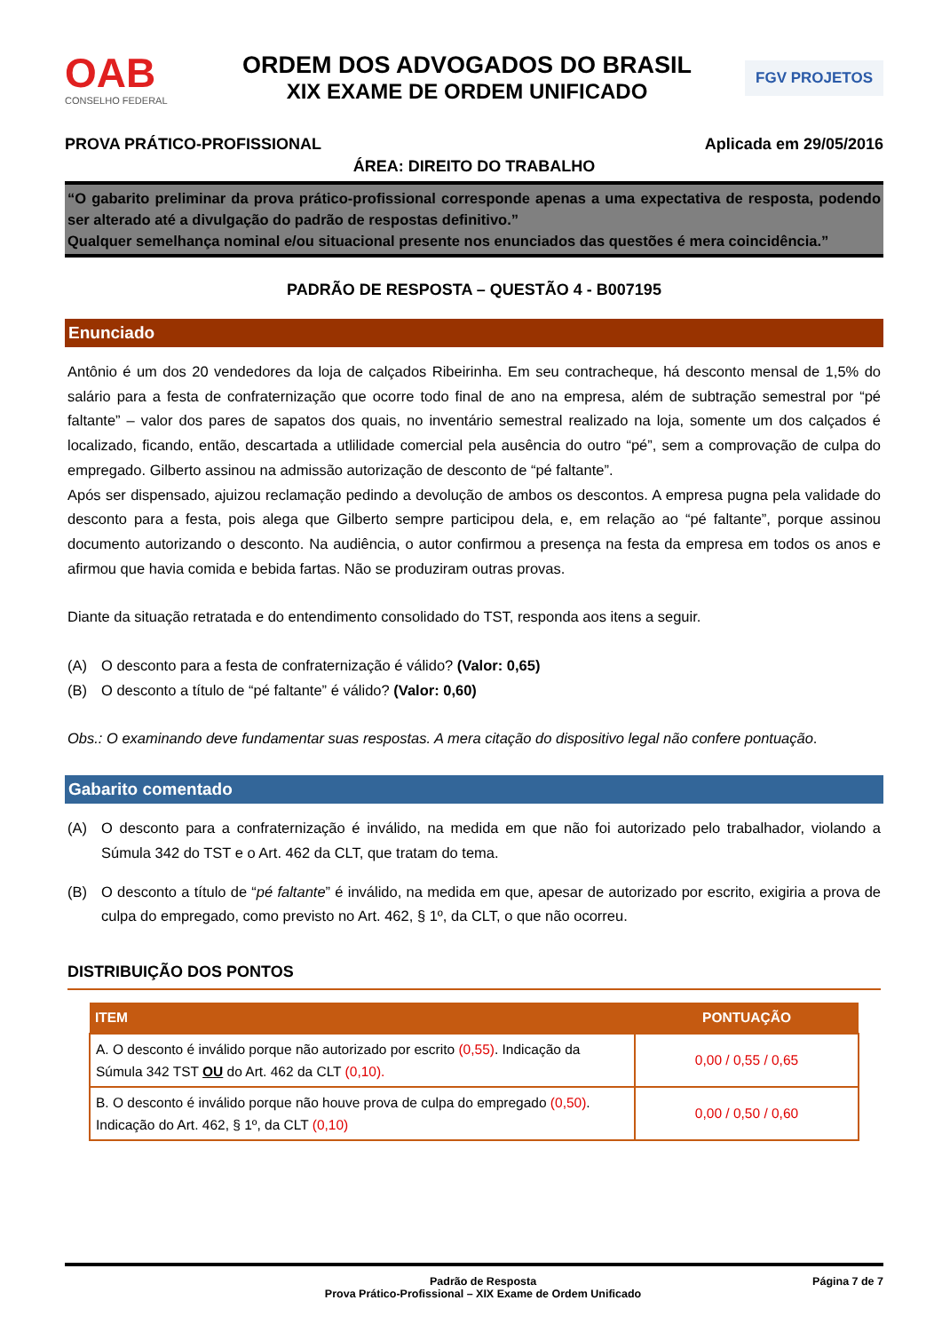OAB
CONSELHO FEDERAL
ORDEM DOS ADVOGADOS DO BRASIL
XIX EXAME DE ORDEM UNIFICADO
FGV PROJETOS
PROVA PRÁTICO-PROFISSIONAL Aplicada em 29/05/2016
ÁREA: DIREITO DO TRABALHO
“O gabarito preliminar da prova prático-profissional corresponde apenas a uma expectativa de resposta, podendo ser alterado até a divulgação do padrão de respostas definitivo.”
Qualquer semelhança nominal e/ou situacional presente nos enunciados das questões é mera coincidência.”
PADRÃO DE RESPOSTA – QUESTÃO 4 - B007195
Enunciado
Antônio é um dos 20 vendedores da loja de calçados Ribeirinha. Em seu contracheque, há desconto mensal de 1,5% do salário para a festa de confraternização que ocorre todo final de ano na empresa, além de subtração semestral por “pé faltante” – valor dos pares de sapatos dos quais, no inventário semestral realizado na loja, somente um dos calçados é localizado, ficando, então, descartada a utlilidade comercial pela ausência do outro “pé”, sem a comprovação de culpa do empregado. Gilberto assinou na admissão autorização de desconto de “pé faltante”.
Após ser dispensado, ajuizou reclamação pedindo a devolução de ambos os descontos. A empresa pugna pela validade do desconto para a festa, pois alega que Gilberto sempre participou dela, e, em relação ao “pé faltante”, porque assinou documento autorizando o desconto. Na audiência, o autor confirmou a presença na festa da empresa em todos os anos e afirmou que havia comida e bebida fartas. Não se produziram outras provas.
Diante da situação retratada e do entendimento consolidado do TST, responda aos itens a seguir.
(A) O desconto para a festa de confraternização é válido? (Valor: 0,65)
(B) O desconto a título de “pé faltante” é válido? (Valor: 0,60)
Obs.: O examinando deve fundamentar suas respostas. A mera citação do dispositivo legal não confere pontuação.
Gabarito comentado
(A) O desconto para a confraternização é inválido, na medida em que não foi autorizado pelo trabalhador, violando a Súmula 342 do TST e o Art. 462 da CLT, que tratam do tema.
(B) O desconto a título de “pé faltante” é inválido, na medida em que, apesar de autorizado por escrito, exigiria a prova de culpa do empregado, como previsto no Art. 462, § 1º, da CLT, o que não ocorreu.
DISTRIBUIÇÃO DOS PONTOS
| ITEM | PONTUAÇÃO |
| --- | --- |
| A. O desconto é inválido porque não autorizado por escrito (0,55) . Indicação da Súmula 342 TST OU do Art. 462 da CLT (0,10). | 0,00 / 0,55 / 0,65 |
| B. O desconto é inválido porque não houve prova de culpa do empregado (0,50) . Indicação do Art. 462, § 1º, da CLT (0,10) | 0,00 / 0,50 / 0,60 |
Padrão de Resposta
Prova Prático-Profissional – XIX Exame de Ordem Unificado Página 7 de 7